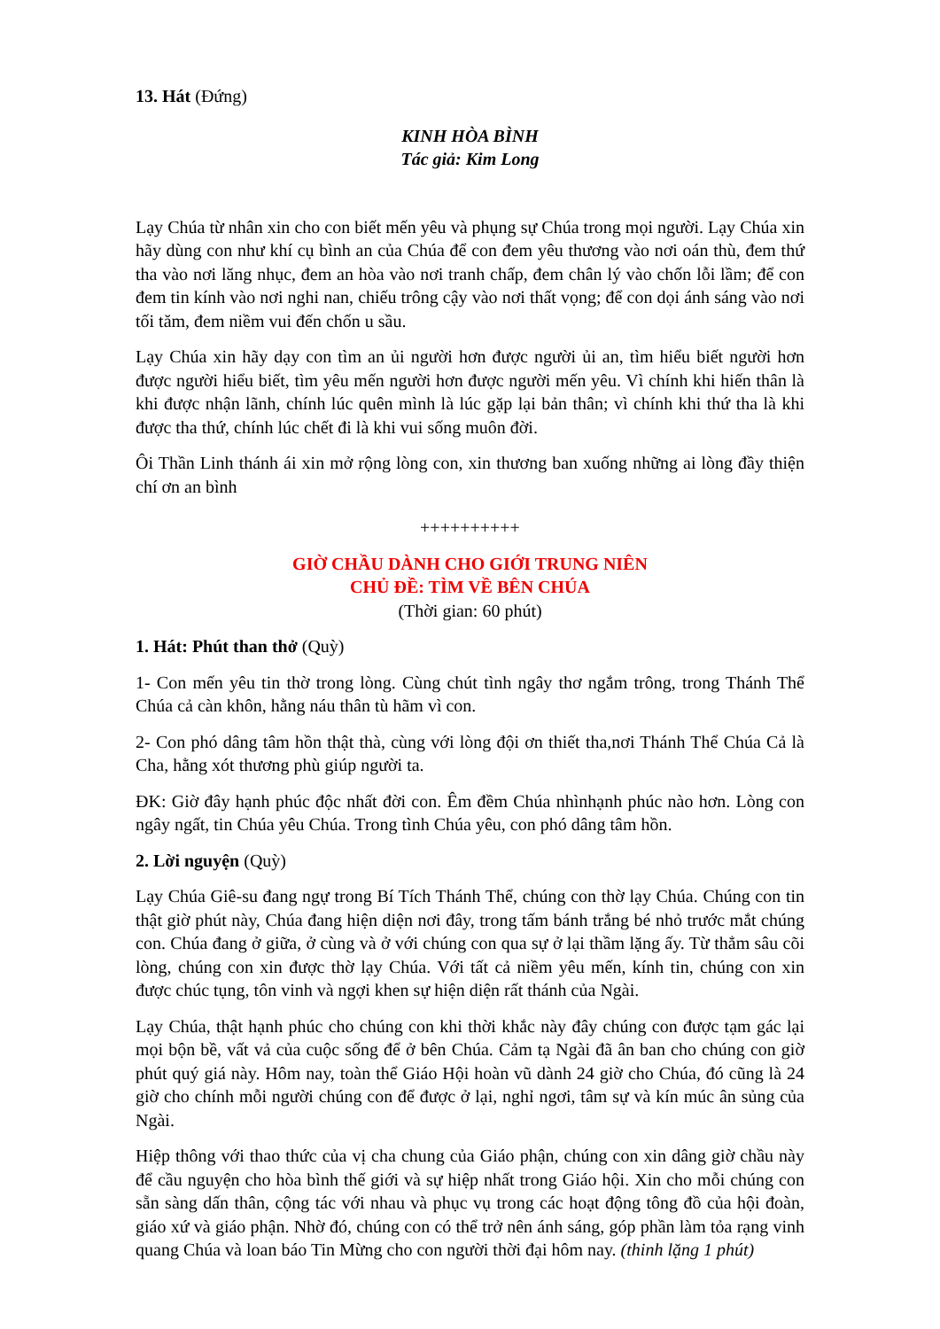13. Hát (Đứng)
KINH HÒA BÌNH
Tác giả: Kim Long
Lạy Chúa từ nhân xin cho con biết mến yêu và phụng sự Chúa trong mọi người. Lạy Chúa xin hãy dùng con như khí cụ bình an của Chúa để con đem yêu thương vào nơi oán thù, đem thứ tha vào nơi lăng nhục, đem an hòa vào nơi tranh chấp, đem chân lý vào chốn lỗi lầm; để con đem tin kính vào nơi nghi nan, chiếu trông cậy vào nơi thất vọng; để con dọi ánh sáng vào nơi tối tăm, đem niềm vui đến chốn u sầu.
Lạy Chúa xin hãy dạy con tìm an ủi người hơn được người ủi an, tìm hiểu biết người hơn được người hiểu biết, tìm yêu mến người hơn được người mến yêu. Vì chính khi hiến thân là khi được nhận lãnh, chính lúc quên mình là lúc gặp lại bản thân; vì chính khi thứ tha là khi được tha thứ, chính lúc chết đi là khi vui sống muôn đời.
Ôi Thần Linh thánh ái xin mở rộng lòng con, xin thương ban xuống những ai lòng đầy thiện chí ơn an bình
++++++++++
GIỜ CHẦU DÀNH CHO GIỚI TRUNG NIÊN
CHỦ ĐỀ: TÌM VỀ BÊN CHÚA
(Thời gian: 60 phút)
1. Hát: Phút than thở (Quỳ)
1- Con mến yêu tin thờ trong lòng. Cùng chút tình ngây thơ ngắm trông, trong Thánh Thể Chúa cả càn khôn, hằng náu thân tù hãm vì con.
2- Con phó dâng tâm hồn thật thà, cùng với lòng đội ơn thiết tha,nơi Thánh Thể Chúa Cả là Cha, hằng xót thương phù giúp người ta.
ĐK: Giờ đây hạnh phúc độc nhất đời con. Êm đềm Chúa nhìnhạnh phúc nào hơn. Lòng con ngây ngất, tin Chúa yêu Chúa. Trong tình Chúa yêu, con phó dâng tâm hồn.
2. Lời nguyện (Quỳ)
Lạy Chúa Giê-su đang ngự trong Bí Tích Thánh Thể, chúng con thờ lạy Chúa. Chúng con tin thật giờ phút này, Chúa đang hiện diện nơi đây, trong tấm bánh trắng bé nhỏ trước mắt chúng con. Chúa đang ở giữa, ở cùng và ở với chúng con qua sự ở lại thầm lặng ấy. Từ thẳm sâu cõi lòng, chúng con xin được thờ lạy Chúa. Với tất cả niềm yêu mến, kính tin, chúng con xin được chúc tụng, tôn vinh và ngợi khen sự hiện diện rất thánh của Ngài.
Lạy Chúa, thật hạnh phúc cho chúng con khi thời khắc này đây chúng con được tạm gác lại mọi bộn bề, vất vả của cuộc sống để ở bên Chúa. Cảm tạ Ngài đã ân ban cho chúng con giờ phút quý giá này. Hôm nay, toàn thể Giáo Hội hoàn vũ dành 24 giờ cho Chúa, đó cũng là 24 giờ cho chính mỗi người chúng con để được ở lại, nghỉ ngơi, tâm sự và kín múc ân sủng của Ngài.
Hiệp thông với thao thức của vị cha chung của Giáo phận, chúng con xin dâng giờ chầu này để cầu nguyện cho hòa bình thế giới và sự hiệp nhất trong Giáo hội. Xin cho mỗi chúng con sẵn sàng dấn thân, cộng tác với nhau và phục vụ trong các hoạt động tông đồ của hội đoàn, giáo xứ và giáo phận. Nhờ đó, chúng con có thể trở nên ánh sáng, góp phần làm tỏa rạng vinh quang Chúa và loan báo Tin Mừng cho con người thời đại hôm nay. (thinh lặng 1 phút)